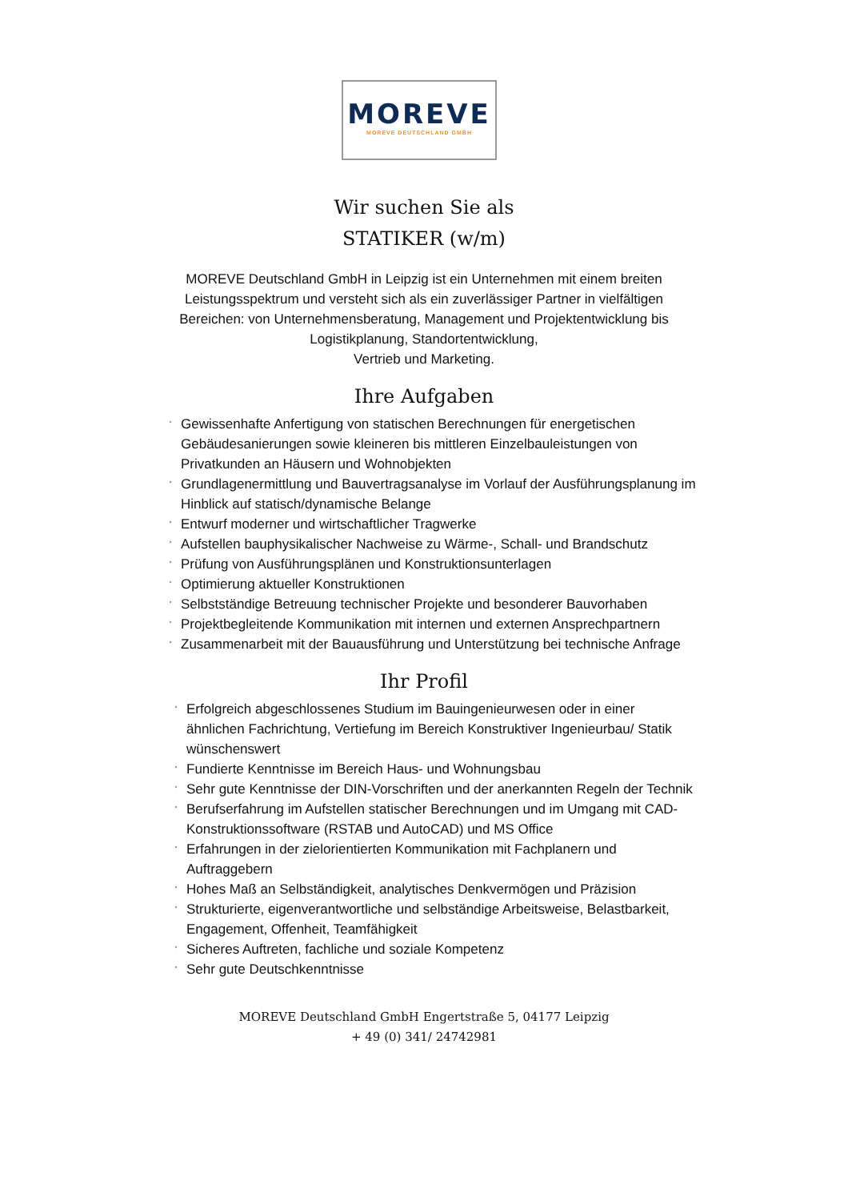MOREVE
MOREVE DEUTSCHLAND GMBH
Wir suchen Sie als
STATIKER (w/m)
MOREVE Deutschland GmbH in Leipzig ist ein Unternehmen mit einem breiten Leistungsspektrum und versteht sich als ein zuverlässiger Partner in vielfältigen Bereichen: von Unternehmensberatung, Management und Projektentwicklung bis Logistikplanung, Standortentwicklung,
Vertrieb und Marketing.
Ihre Aufgaben
‣ Gewissenhafte Anfertigung von statischen Berechnungen für energetischen Gebäudesanierungen sowie kleineren bis mittleren Einzelbauleistungen von Privatkunden an Häusern und Wohnobjekten
‣ Grundlagenermittlung und Bauvertragsanalyse im Vorlauf der Ausführungsplanung im Hinblick auf statisch/dynamische Belange
‣ Entwurf moderner und wirtschaftlicher Tragwerke
‣ Aufstellen bauphysikalischer Nachweise zu Wärme-, Schall- und Brandschutz
‣ Prüfung von Ausführungsplänen und Konstruktionsunterlagen
‣ Optimierung aktueller Konstruktionen
‣ Selbstständige Betreuung technischer Projekte und besonderer Bauvorhaben
‣ Projektbegleitende Kommunikation mit internen und externen Ansprechpartnern
‣ Zusammenarbeit mit der Bauausführung und Unterstützung bei technische Anfrage
Ihr Profil
‣ Erfolgreich abgeschlossenes Studium im Bauingenieurwesen oder in einer ähnlichen Fachrichtung, Vertiefung im Bereich Konstruktiver Ingenieurbau/ Statik wünschenswert
‣ Fundierte Kenntnisse im Bereich Haus- und Wohnungsbau
‣ Sehr gute Kenntnisse der DIN-Vorschriften und der anerkannten Regeln der Technik
‣ Berufserfahrung im Aufstellen statischer Berechnungen und im Umgang mit CAD-Konstruktionssoftware (RSTAB und AutoCAD) und MS Office
‣ Erfahrungen in der zielorientierten Kommunikation mit Fachplanern und Auftraggebern
‣ Hohes Maß an Selbständigkeit, analytisches Denkvermögen und Präzision
‣ Strukturierte, eigenverantwortliche und selbständige Arbeitsweise, Belastbarkeit, Engagement, Offenheit, Teamfähigkeit
‣ Sicheres Auftreten, fachliche und soziale Kompetenz
‣ Sehr gute Deutschkenntnisse
MOREVE Deutschland GmbH Engertstraße 5, 04177 Leipzig
+ 49 (0) 341/ 24742981